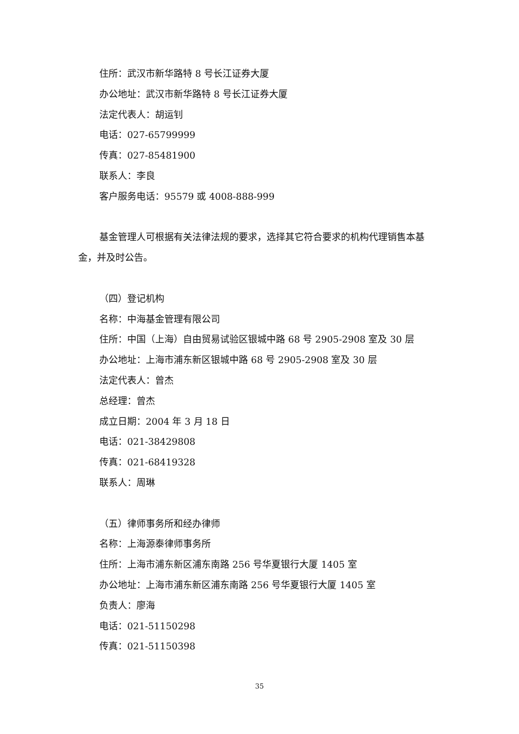住所：武汉市新华路特 8 号长江证券大厦
办公地址：武汉市新华路特 8 号长江证券大厦
法定代表人：胡运钊
电话：027-65799999
传真：027-85481900
联系人：李良
客户服务电话：95579 或 4008-888-999
基金管理人可根据有关法律法规的要求，选择其它符合要求的机构代理销售本基金，并及时公告。
（四）登记机构
名称：中海基金管理有限公司
住所：中国（上海）自由贸易试验区银城中路 68 号 2905-2908 室及 30 层
办公地址：上海市浦东新区银城中路 68 号 2905-2908 室及 30 层
法定代表人：曾杰
总经理：曾杰
成立日期：2004 年 3 月 18 日
电话：021-38429808
传真：021-68419328
联系人：周琳
（五）律师事务所和经办律师
名称：上海源泰律师事务所
住所：上海市浦东新区浦东南路 256 号华夏银行大厦 1405 室
办公地址：上海市浦东新区浦东南路 256 号华夏银行大厦 1405 室
负责人：廖海
电话：021-51150298
传真：021-51150398
35